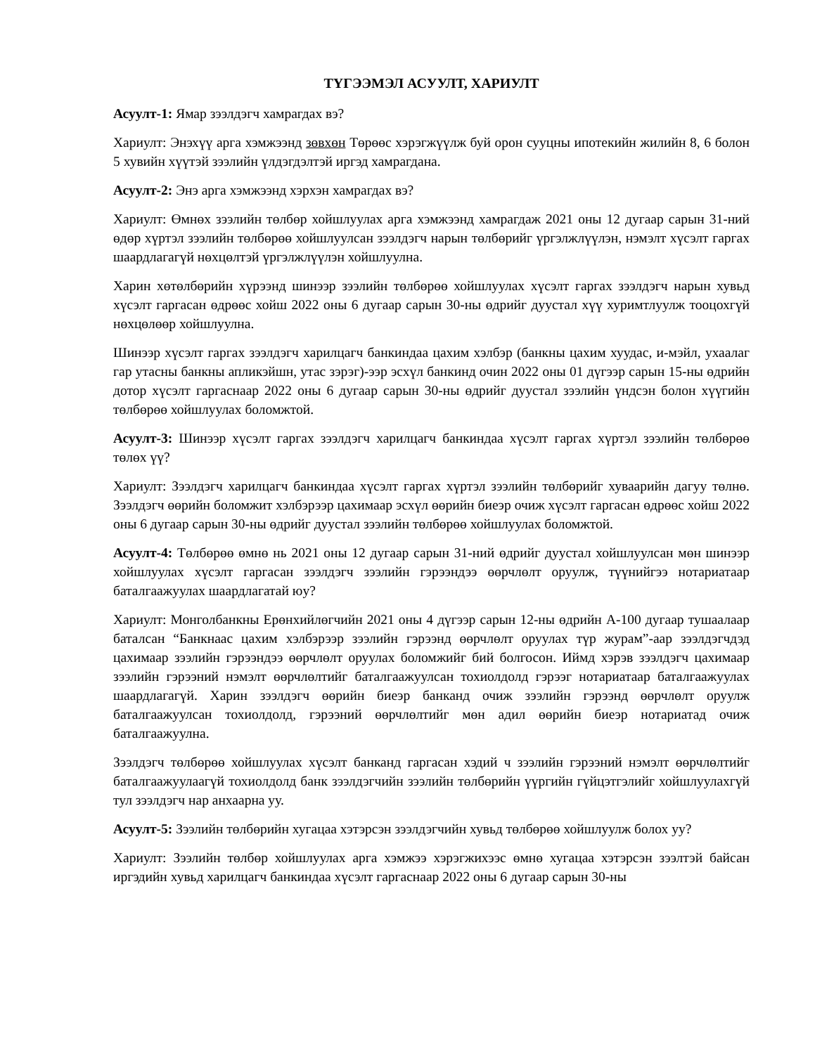ТҮГЭЭМЭЛ АСУУЛТ, ХАРИУЛТ
Асуулт-1: Ямар зээлдэгч хамрагдах вэ?
Хариулт: Энэхүү арга хэмжээнд зөвхөн Төрөөс хэрэгжүүлж буй орон сууцны ипотекийн жилийн 8, 6 болон 5 хувийн хүүтэй зээлийн үлдэгдэлтэй иргэд хамрагдана.
Асуулт-2: Энэ арга хэмжээнд хэрхэн хамрагдах вэ?
Хариулт: Өмнөх зээлийн төлбөр хойшлуулах арга хэмжээнд хамрагдаж 2021 оны 12 дугаар сарын 31-ний өдөр хүртэл зээлийн төлбөрөө хойшлуулсан зээлдэгч нарын төлбөрийг үргэлжлүүлэн, нэмэлт хүсэлт гаргах шаардлагагүй нөхцөлтэй үргэлжлүүлэн хойшлуулна.
Харин хөтөлбөрийн хүрээнд шинээр зээлийн төлбөрөө хойшлуулах хүсэлт гаргах зээлдэгч нарын хувьд хүсэлт гаргасан өдрөөс хойш 2022 оны 6 дугаар сарын 30-ны өдрийг дуустал хүү хуримтлуулж тооцохгүй нөхцөлөөр хойшлуулна.
Шинээр хүсэлт гаргах зээлдэгч харилцагч банкиндаа цахим хэлбэр (банкны цахим хуудас, и-мэйл, ухаалаг гар утасны банкны апликэйшн, утас зэрэг)-ээр эсхүл банкинд очин 2022 оны 01 дүгээр сарын 15-ны өдрийн дотор хүсэлт гаргаснаар 2022 оны 6 дугаар сарын 30-ны өдрийг дуустал зээлийн үндсэн болон хүүгийн төлбөрөө хойшлуулах боломжтой.
Асуулт-3: Шинээр хүсэлт гаргах зээлдэгч харилцагч банкиндаа хүсэлт гаргах хүртэл зээлийн төлбөрөө төлөх үү?
Хариулт: Зээлдэгч харилцагч банкиндаа хүсэлт гаргах хүртэл зээлийн төлбөрийг хуваарийн дагуу төлнө. Зээлдэгч өөрийн боломжит хэлбэрээр цахимаар эсхүл өөрийн биеэр очиж хүсэлт гаргасан өдрөөс хойш 2022 оны 6 дугаар сарын 30-ны өдрийг дуустал зээлийн төлбөрөө хойшлуулах боломжтой.
Асуулт-4: Төлбөрөө өмнө нь 2021 оны 12 дугаар сарын 31-ний өдрийг дуустал хойшлуулсан мөн шинээр хойшлуулах хүсэлт гаргасан зээлдэгч зээлийн гэрээндээ өөрчлөлт оруулж, түүнийгээ нотариатаар баталгаажуулах шаардлагатай юу?
Хариулт: Монголбанкны Ерөнхийлөгчийн 2021 оны 4 дүгээр сарын 12-ны өдрийн А-100 дугаар тушаалаар баталсан “Банкнаас цахим хэлбэрээр зээлийн гэрээнд өөрчлөлт оруулах түр журам”-аар зээлдэгчдэд цахимаар зээлийн гэрээндээ өөрчлөлт оруулах боломжийг бий болгосон. Иймд хэрэв зээлдэгч цахимаар зээлийн гэрээний нэмэлт өөрчлөлтийг баталгаажуулсан тохиолдолд гэрээг нотариатаар баталгаажуулах шаардлагагүй. Харин зээлдэгч өөрийн биеэр банканд очиж зээлийн гэрээнд өөрчлөлт оруулж баталгаажуулсан тохиолдолд, гэрээний өөрчлөлтийг мөн адил өөрийн биеэр нотариатад очиж баталгаажуулна.
Зээлдэгч төлбөрөө хойшлуулах хүсэлт банканд гаргасан хэдий ч зээлийн гэрээний нэмэлт өөрчлөлтийг баталгаажуулаагүй тохиолдолд банк зээлдэгчийн зээлийн төлбөрийн үүргийн гүйцэтгэлийг хойшлуулахгүй тул зээлдэгч нар анхаарна уу.
Асуулт-5: Зээлийн төлбөрийн хугацаа хэтэрсэн зээлдэгчийн хувьд төлбөрөө хойшлуулж болох уу?
Хариулт: Зээлийн төлбөр хойшлуулах арга хэмжээ хэрэгжихээс өмнө хугацаа хэтэрсэн зээлтэй байсан иргэдийн хувьд харилцагч банкиндаа хүсэлт гаргаснаар 2022 оны 6 дугаар сарын 30-ны